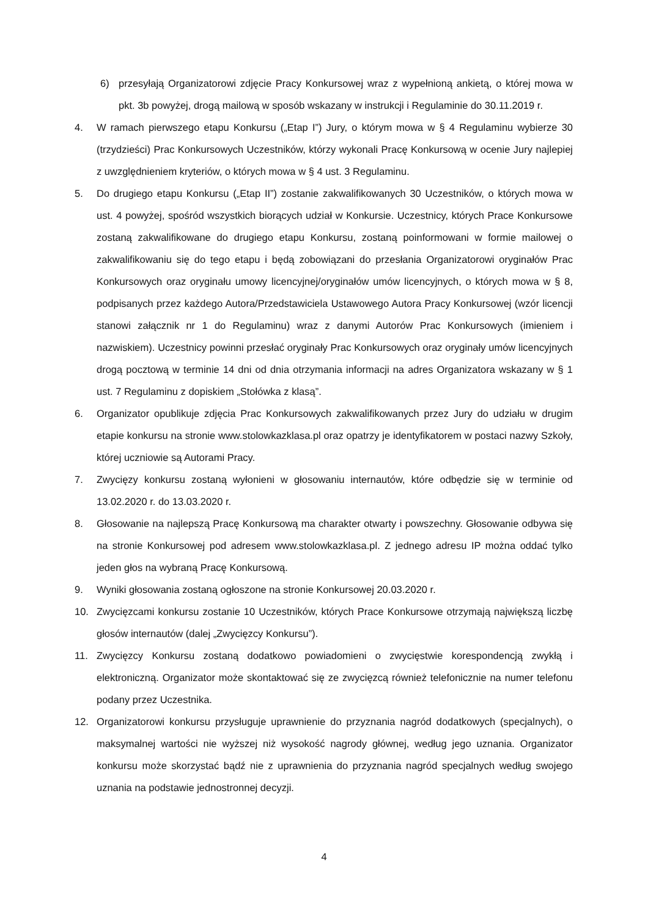6) przesyłają Organizatorowi zdjęcie Pracy Konkursowej wraz z wypełnioną ankietą, o której mowa w pkt. 3b powyżej, drogą mailową w sposób wskazany w instrukcji i Regulaminie do 30.11.2019 r.
4. W ramach pierwszego etapu Konkursu („Etap I”) Jury, o którym mowa w § 4 Regulaminu wybierze 30 (trzydzieści) Prac Konkursowych Uczestników, którzy wykonali Pracę Konkursową w ocenie Jury najlepiej z uwzględnieniem kryteriów, o których mowa w § 4 ust. 3 Regulaminu.
5. Do drugiego etapu Konkursu („Etap II”) zostanie zakwalifikowanych 30 Uczestników, o których mowa w ust. 4 powyżej, spośród wszystkich biorących udział w Konkursie. Uczestnicy, których Prace Konkursowe zostaną zakwalifikowane do drugiego etapu Konkursu, zostaną poinformowani w formie mailowej o zakwalifikowaniu się do tego etapu i będą zobowiązani do przesłania Organizatorowi oryginałów Prac Konkursowych oraz oryginału umowy licencyjnej/oryginałów umów licencyjnych, o których mowa w § 8, podpisanych przez każdego Autora/Przedstawiciela Ustawowego Autora Pracy Konkursowej (wzór licencji stanowi załącznik nr 1 do Regulaminu) wraz z danymi Autorów Prac Konkursowych (imieniem i nazwiskiem). Uczestnicy powinni przesłać oryginały Prac Konkursowych oraz oryginały umów licencyjnych drogą pocztową w terminie 14 dni od dnia otrzymania informacji na adres Organizatora wskazany w § 1 ust. 7 Regulaminu z dopiskiem „Stołówka z klasą”.
6. Organizator opublikuje zdjęcia Prac Konkursowych zakwalifikowanych przez Jury do udziału w drugim etapie konkursu na stronie www.stolowkazklasa.pl oraz opatrzy je identyfikatorem w postaci nazwy Szkoły, której uczniowie są Autorami Pracy.
7. Zwycięzy konkursu zostaną wyłonieni w głosowaniu internautów, które odbędzie się w terminie od 13.02.2020 r. do 13.03.2020 r.
8. Głosowanie na najlepszą Pracę Konkursową ma charakter otwarty i powszechny. Głosowanie odbywa się na stronie Konkursowej pod adresem www.stolowkazklasa.pl. Z jednego adresu IP można oddać tylko jeden głos na wybraną Pracę Konkursową.
9. Wyniki głosowania zostaną ogłoszone na stronie Konkursowej 20.03.2020 r.
10. Zwycięzcami konkursu zostanie 10 Uczestników, których Prace Konkursowe otrzymają największą liczbę głosów internautów (dalej „Zwycięzcy Konkursu”).
11. Zwycięzcy Konkursu zostaną dodatkowo powiadomieni o zwycięstwie korespondencją zwykłą i elektroniczną. Organizator może skontaktować się ze zwycięzcą również telefonicznie na numer telefonu podany przez Uczestnika.
12. Organizatorowi konkursu przysługuje uprawnienie do przyznania nagród dodatkowych (specjalnych), o maksymalnej wartości nie wyższej niż wysokość nagrody głównej, według jego uznania. Organizator konkursu może skorzystać bądź nie z uprawnienia do przyznania nagród specjalnych według swojego uznania na podstawie jednostronnej decyzji.
4